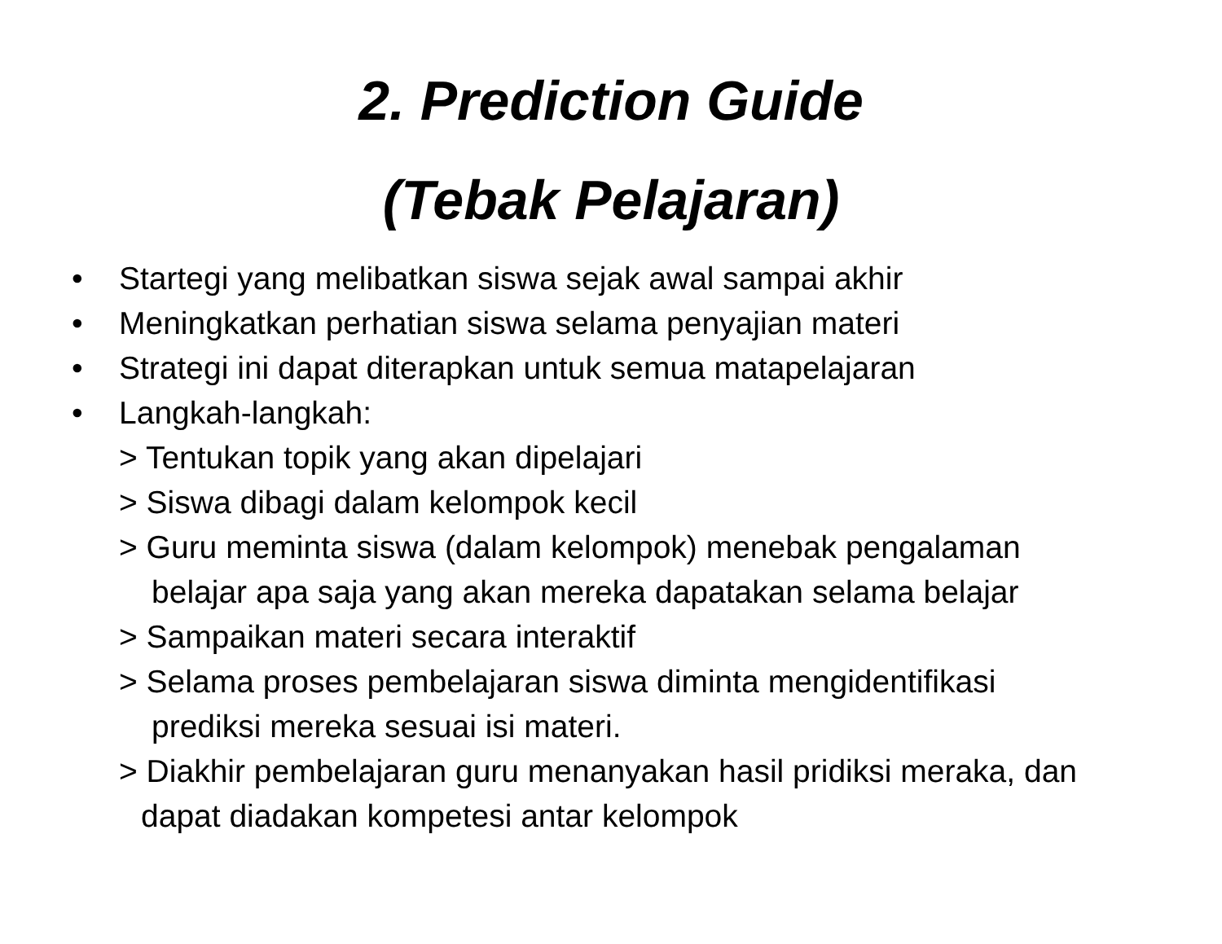2. Prediction Guide
(Tebak Pelajaran)
• Startegi yang melibatkan siswa sejak awal sampai akhir
• Meningkatkan perhatian siswa selama penyajian materi
• Strategi ini dapat diterapkan untuk semua matapelajaran
• Langkah-langkah:
> Tentukan topik yang akan dipelajari
> Siswa dibagi dalam kelompok kecil
> Guru meminta siswa (dalam kelompok) menebak pengalaman
belajar apa saja yang akan mereka dapatakan selama belajar
> Sampaikan materi secara interaktif
> Selama proses pembelajaran siswa diminta mengidentifikasi
prediksi mereka sesuai isi materi.
> Diakhir pembelajaran guru menanyakan hasil pridiksi meraka, dan
dapat diadakan kompetesi antar kelompok